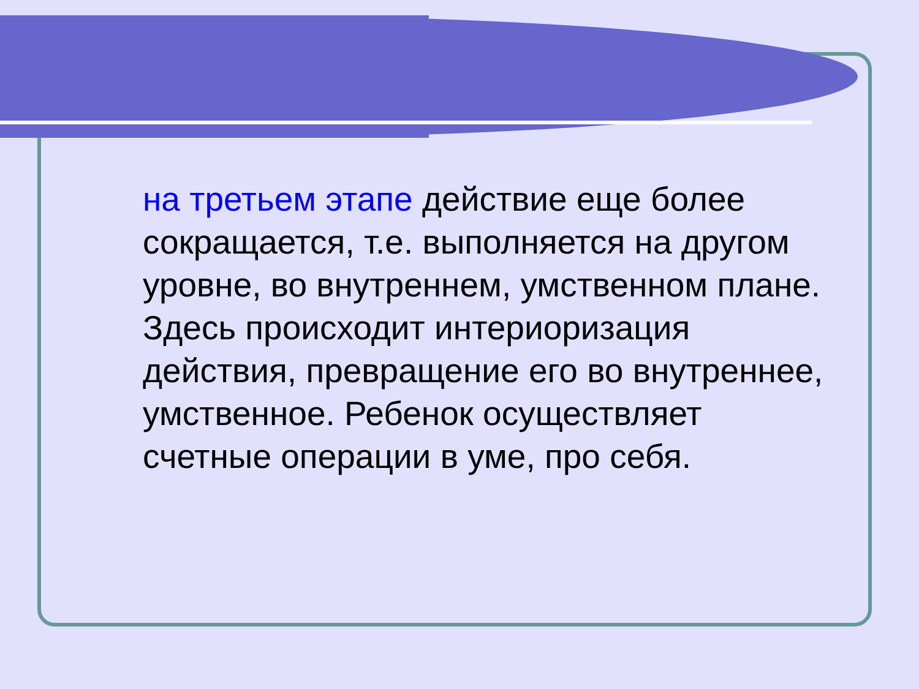на третьем этапе действие еще более сокращается, т.е. выполняется на другом уровне, во внутреннем, умственном плане. Здесь происходит интериоризация действия, превращение его во внутреннее, умственное. Ребенок осуществляет счетные операции в уме, про себя.